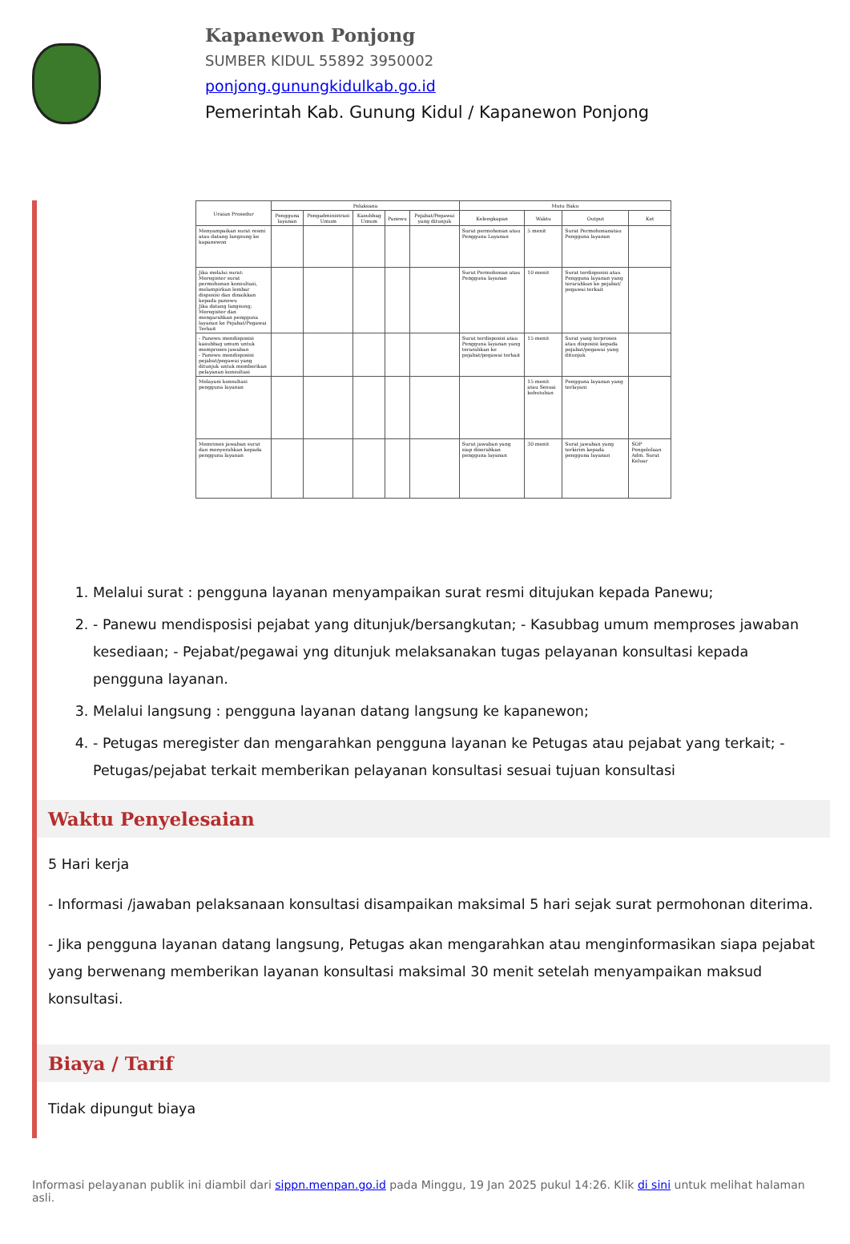Kapanewon Ponjong
SUMBER KIDUL 55892 3950002
ponjong.gunungkidulkab.go.id
Pemerintah Kab. Gunung Kidul / Kapanewon Ponjong
| Uraian Prosedur | Pelaksana | | | | | Mutu Baku | | | |
| --- | --- | --- | --- | --- | --- | --- | --- | --- | --- |
| | Pengguna layanan | Pengadministrasi Umum | Kasubbag Umum | Panewu | Pejabat/Pegawai yang ditunjuk | Kelengkapan | Waktu | Output | Ket |
| Menyampaikan surat resmi atau datang langsung ke kapanewon | | | | | | Surat permohonan atau Pengguna Layanan | 5 menit | Surat Permohonanatau Pengguna layanan | |
| Jika melalui surat: Meregister surat permohonan konsultasi, melampirkan lembar disposisi dan dinaikkan kepada panewu Jika datang langsung; Meregister dan mengarahkan pengguna layanan ke Pejabat/Pegawai Terkait | | | | | | Surat Permohonan atau Pengguna layanan | 10 menit | Surat terdisposisi atau Pengguna layanan yang terarahkan ke pejabat/ pegawai terkait | |
| - Panewu mendisposisi kasubbag umum untuk memproses jawaban - Panewu mendisposisi pejabat/pegawai yang ditunjuk untuk memberikan pelayanan konsultasi | | | | | | Surat terdisposisi atau Pengguna layanan yang terarahkan ke pejabat/pegawai terkait | 15 menit | Surat yang terproses atau disposisi kepada pejabat/pegawai yang ditunjuk | |
| Melayani konsultasi pengguna layanan | | | | | | | 15 menit atau Sesuai kebutuhan | Pengguna layanan yang terlayani | |
| Memroses jawaban surat dan menyerahkan kepada pengguna layanan | | | | | | Surat jawaban yang siap diserahkan pengguna layanan | 30 menit | Surat jawaban yang terkirim kepada pengguna layanan | SOP Pengelolaan Adm. Surat Keluar |
1. Melalui surat : pengguna layanan menyampaikan surat resmi ditujukan kepada Panewu;
2. - Panewu mendisposisi pejabat yang ditunjuk/bersangkutan; - Kasubbag umum memproses jawaban kesediaan; - Pejabat/pegawai yng ditunjuk melaksanakan tugas pelayanan konsultasi kepada pengguna layanan.
3. Melalui langsung : pengguna layanan datang langsung ke kapanewon;
4. - Petugas meregister dan mengarahkan pengguna layanan ke Petugas atau pejabat yang terkait; - Petugas/pejabat terkait memberikan pelayanan konsultasi sesuai tujuan konsultasi
Waktu Penyelesaian
5 Hari kerja
- Informasi /jawaban pelaksanaan konsultasi disampaikan maksimal 5 hari sejak surat permohonan diterima.
- Jika pengguna layanan datang langsung, Petugas akan mengarahkan atau menginformasikan siapa pejabat yang berwenang memberikan layanan konsultasi maksimal 30 menit setelah menyampaikan maksud konsultasi.
Biaya / Tarif
Tidak dipungut biaya
Informasi pelayanan publik ini diambil dari sippn.menpan.go.id pada Minggu, 19 Jan 2025 pukul 14:26. Klik di sini untuk melihat halaman asli.